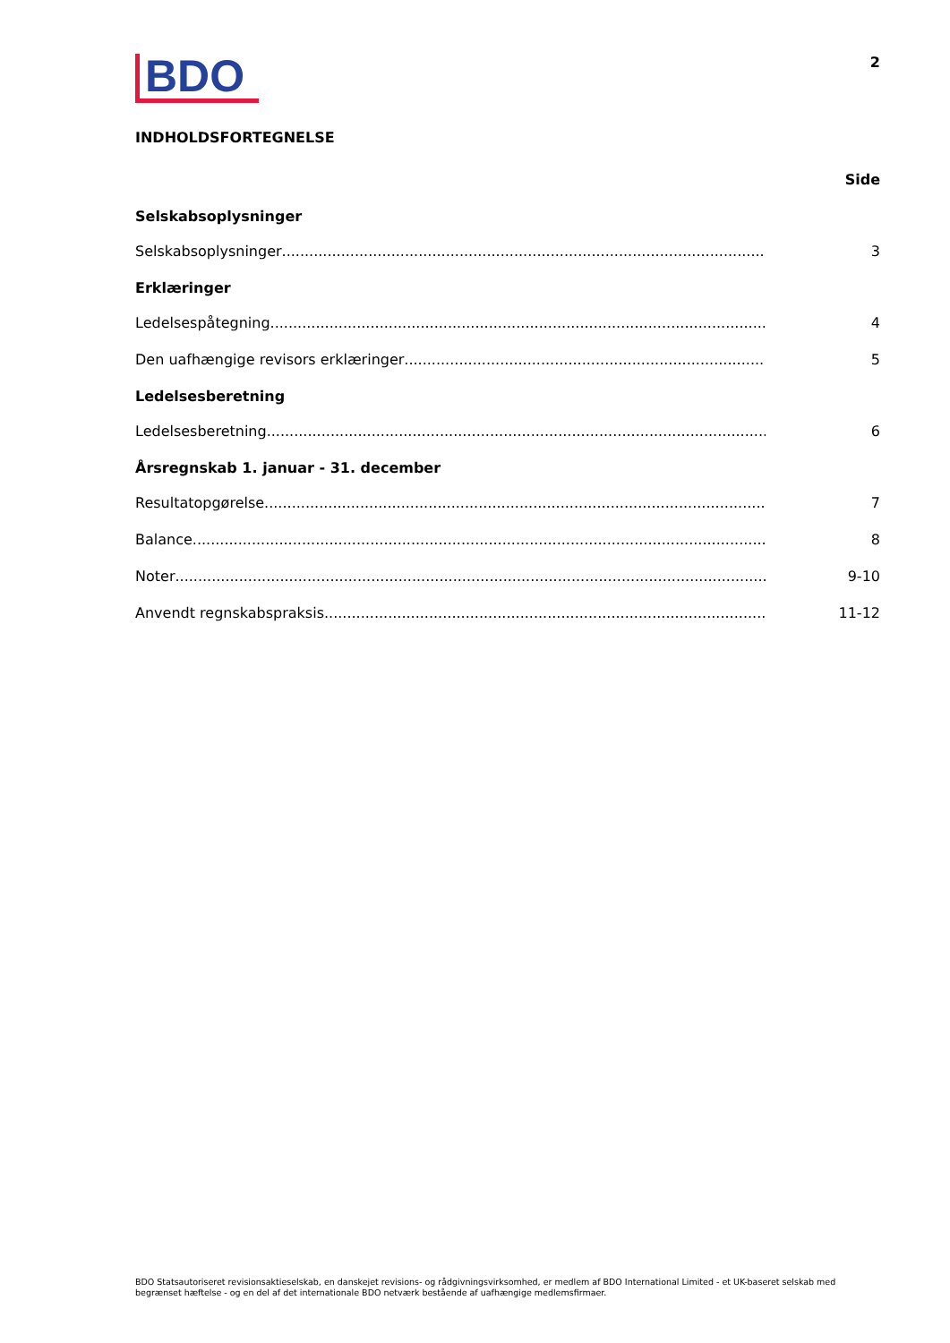BDO
2
INDHOLDSFORTEGNELSE
Side
Selskabsoplysninger
Selskabsoplysninger 3
Erklæringer
Ledelsespåtegning 4
Den uafhængige revisors erklæringer 5
Ledelsesberetning
Ledelsesberetning 6
Årsregnskab 1. januar - 31. december
Resultatopgørelse 7
Balance 8
Noter 9-10
Anvendt regnskabspraksis 11-12
BDO Statsautoriseret revisionsaktieselskab, en danskejet revisions- og rådgivningsvirksomhed, er medlem af BDO International Limited - et UK-baseret selskab med begrænset hæftelse - og en del af det internationale BDO netværk bestående af uafhængige medlemsfirmaer.